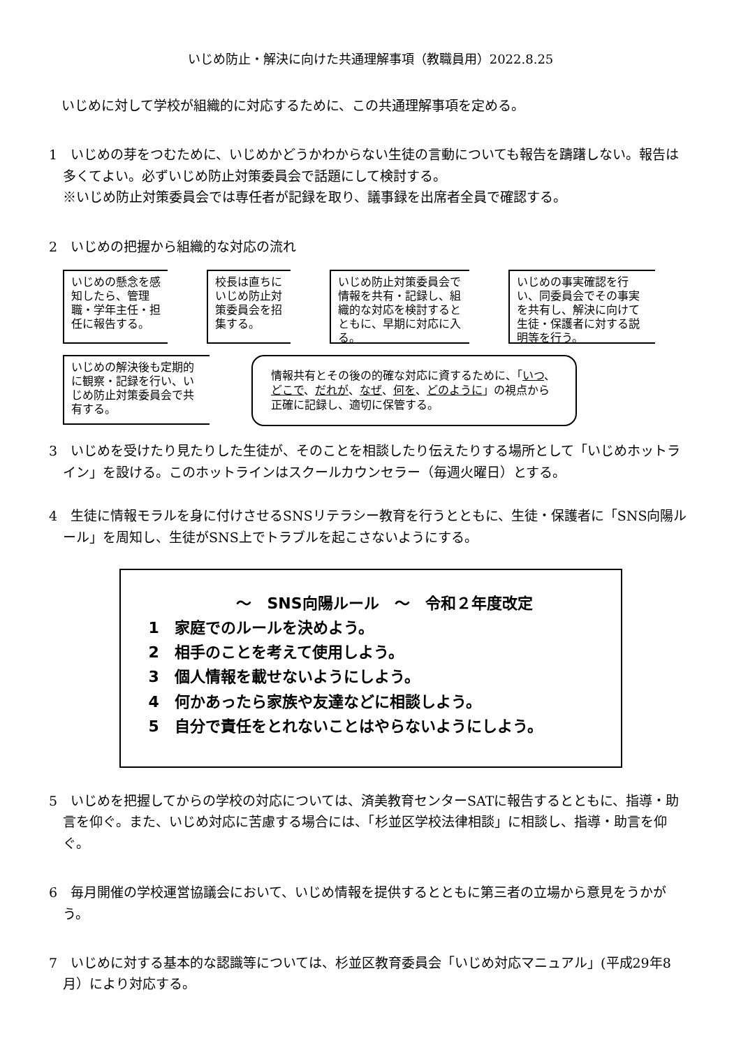いじめ防止・解決に向けた共通理解事項（教職員用）2022.8.25
いじめに対して学校が組織的に対応するために、この共通理解事項を定める。
1　いじめの芽をつむために、いじめかどうかわからない生徒の言動についても報告を躊躇しない。報告は多くてよい。必ずいじめ防止対策委員会で話題にして検討する。
※いじめ防止対策委員会では専任者が記録を取り、議事録を出席者全員で確認する。
2　いじめの把握から組織的な対応の流れ
いじめの懸念を感知したら、管理職・学年主任・担任に報告する。
校長は直ちにいじめ防止対策委員会を招集する。
いじめ防止対策委員会で情報を共有・記録し、組織的な対応を検討するとともに、早期に対応に入る。
いじめの事実確認を行い、同委員会でその事実を共有し、解決に向けて生徒・保護者に対する説明等を行う。
いじめの解決後も定期的に観察・記録を行い、いじめ防止対策委員会で共有する。
情報共有とその後の的確な対応に資するために、「いつ、どこで、だれが、なぜ、何を、どのように」の視点から正確に記録し、適切に保管する。
3　いじめを受けたり見たりした生徒が、そのことを相談したり伝えたりする場所として「いじめホットライン」を設ける。このホットラインはスクールカウンセラー（毎週火曜日）とする。
4　生徒に情報モラルを身に付けさせるSNSリテラシー教育を行うとともに、生徒・保護者に「SNS向陽ルール」を周知し、生徒がSNS上でトラブルを起こさないようにする。
～　SNS向陽ルール　～　令和２年度改定
1　家庭でのルールを決めよう。
2　相手のことを考えて使用しよう。
3　個人情報を載せないようにしよう。
4　何かあったら家族や友達などに相談しよう。
5　自分で責任をとれないことはやらないようにしよう。
5　いじめを把握してからの学校の対応については、済美教育センターSATに報告するとともに、指導・助言を仰ぐ。また、いじめ対応に苦慮する場合には、「杉並区学校法律相談」に相談し、指導・助言を仰ぐ。
6　毎月開催の学校運営協議会において、いじめ情報を提供するとともに第三者の立場から意見をうかがう。
7　いじめに対する基本的な認識等については、杉並区教育委員会「いじめ対応マニュアル」(平成29年8月）により対応する。